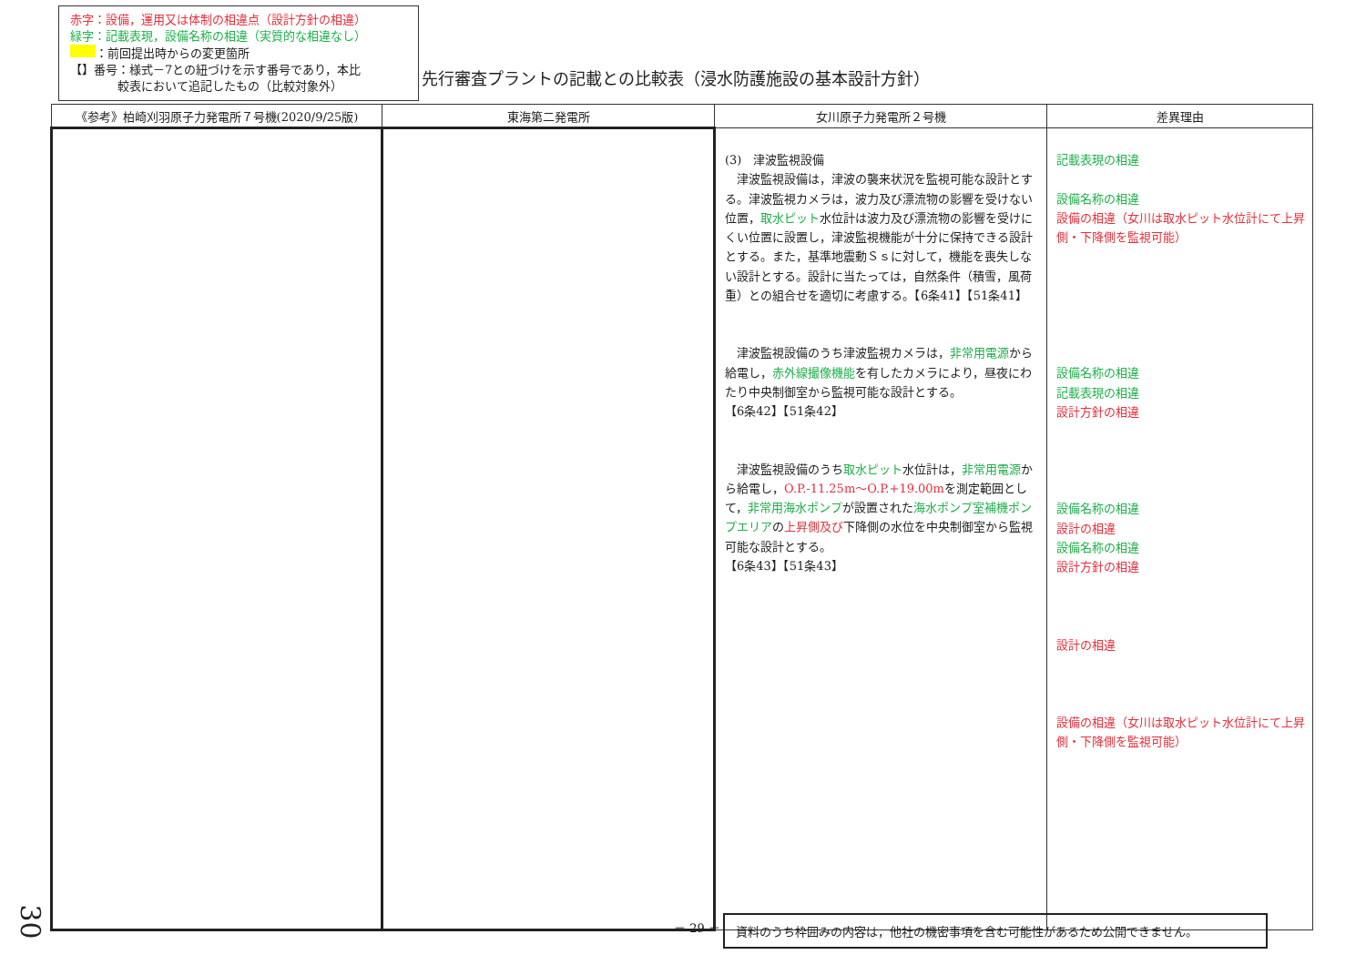赤字：設備，運用又は体制の相違点（設計方針の相違）
緑字：記載表現，設備名称の相違（実質的な相違なし）
：前回提出時からの変更箇所
【】番号：様式－7との紐づけを示す番号であり，本比
　　　　較表において追記したもの（比較対象外）
先行審査プラントの記載との比較表（浸水防護施設の基本設計方針）
| 《参考》柏崎刈羽原子力発電所７号機(2020/9/25版) | 東海第二発電所 | 女川原子力発電所２号機 | 差異理由 |
| --- | --- | --- | --- |
| | | (3) 津波監視設備 津波監視設備は，津波の襲来状況を監視可能な設計とする。津波監視カメラは，波力及び漂流物の影響を受けない位置， 取水ピット 水位計は波力及び漂流物の影響を受けにくい位置に設置し，津波監視機能が十分に保持できる設計とする。また，基準地震動Ｓｓに対して，機能を喪失しない設計とする。設計に当たっては，自然条件（積雪，風荷重）との組合せを適切に考慮する。【6条41】【51条41】 津波監視設備のうち津波監視カメラは， 非常用電源 から給電し， 赤外線撮像機能 を有したカメラにより，昼夜にわたり中央制御室から監視可能な設計とする。 【6条42】【51条42】 津波監視設備のうち 取水ピット 水位計は， 非常用電源 から給電し， O.P.-11.25m～O.P.+19.00m を測定範囲として， 非常用海水ポンプ が設置された 海水ポンプ室補機ポンプエリア の 上昇側及び 下降側の水位を中央制御室から監視可能な設計とする。 【6条43】【51条43】 | 記載表現の相違 設備名称の相違 設備の相違（女川は取水ピット水位計にて上昇側・下降側を監視可能） 設備名称の相違 記載表現の相違 設計方針の相違 設備名称の相違 設計の相違 設備名称の相違 設計方針の相違 設計の相違 設備の相違（女川は取水ピット水位計にて上昇側・下降側を監視可能） |
30 － 29 － 資料のうち枠囲みの内容は，他社の機密事項を含む可能性があるため公開できません。